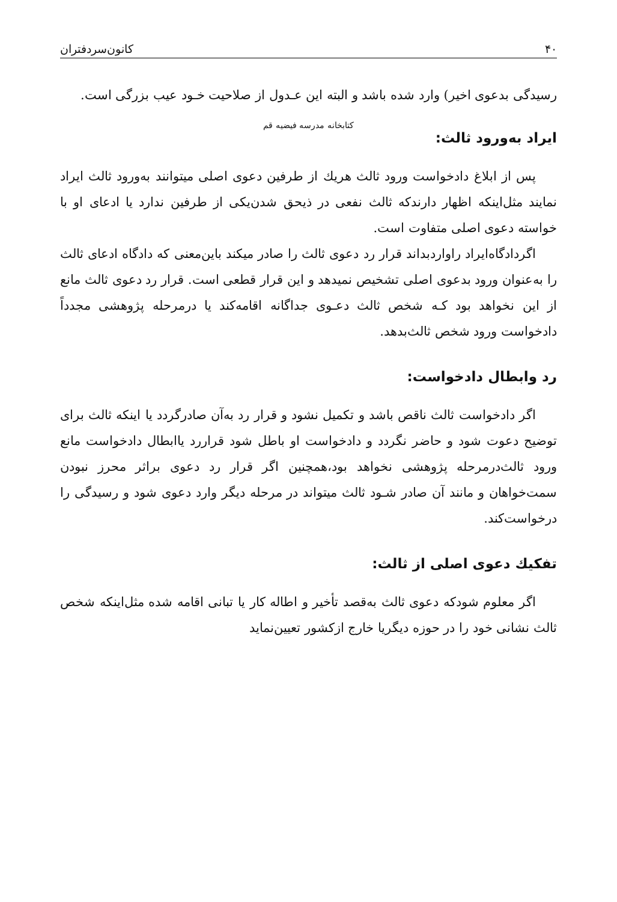۴۰ کانون‌سردفتران
رسیدگی بدعوی اخیر) وارد شده باشد و البته این عـدول از صلاحیت خـود عیب بزرگی است.
کتابخانه مدرسه فیضیه قم
ایراد به‌ورود ثالث:
پس از ابلاغ دادخواست ورود ثالث هریك از طرفین دعوی اصلی میتوانند به‌ورود ثالث ایراد نمایند مثل‌اینکه اظهار دارندکه ثالث نفعی در ذیحق شدن‌یکی از طرفین ندارد یا ادعای او با خواسته دعوی اصلی متفاوت است.
اگردادگاه‌ایراد راواردبداند قرار رد دعوی ثالث را صادر میکند باین‌معنی که دادگاه ادعای ثالث را به‌عنوان ورود بدعوی اصلی تشخیص نمیدهد و این قرار قطعی است. قرار رد دعوی ثالث مانع از این نخواهد بود کـه شخص ثالث دعـوی جداگانه اقامه‌کند یا درمرحله پژوهشی مجدداً دادخواست ورود شخص ثالث‌بدهد.
رد وابطال دادخواست:
اگر دادخواست ثالث ناقص باشد و تکمیل نشود و قرار رد به‌آن صادرگردد یا اینکه ثالث برای توضیح دعوت شود و حاضر نگردد و دادخواست او باطل شود قراررد یاابطال دادخواست مانع ورود ثالث‌درمرحله پژوهشی نخواهد بود،همچنین اگر قرار رد دعوی براثر محرز نبودن سمت‌خواهان و مانند آن صادر شـود ثالث میتواند در مرحله دیگر وارد دعوی شود و رسیدگی را درخواست‌کند.
تفکیك دعوی اصلی از ثالث:
اگر معلوم شودکه دعوی ثالث به‌قصد تأخیر و اطاله کار یا تبانی اقامه شده مثل‌اینکه شخص ثالث نشانی خود را در حوزه دیگریا خارج ازکشور تعیین‌نماید